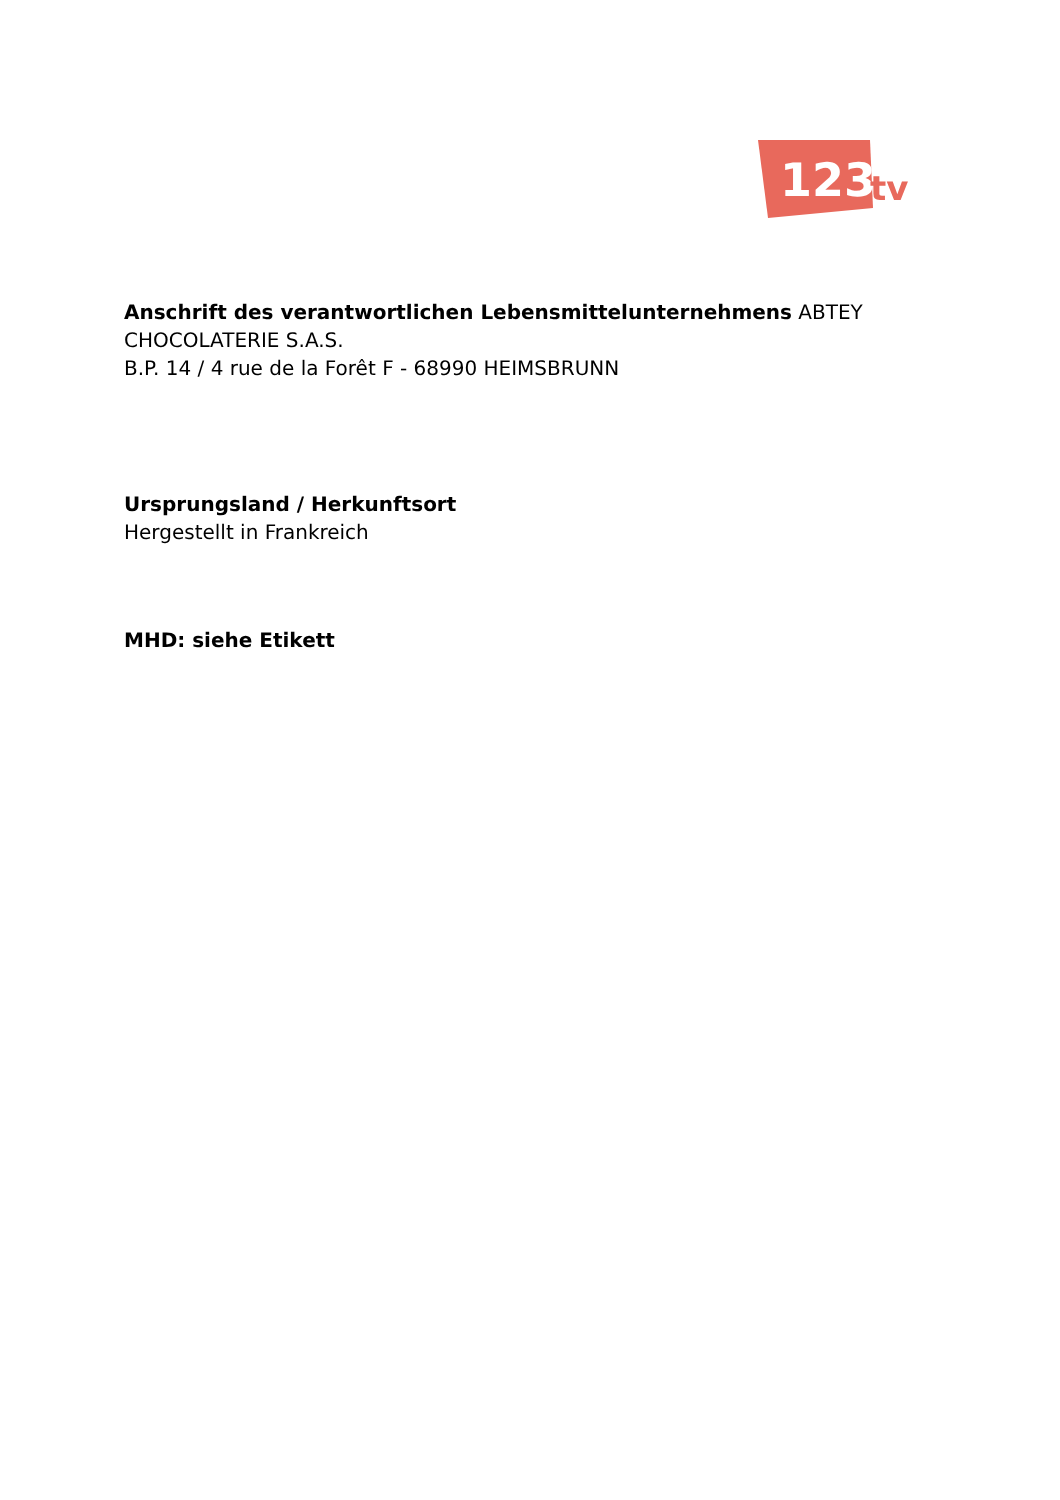123
tv
Anschrift des verantwortlichen Lebensmittelunternehmens ABTEY CHOCOLATERIE S.A.S.
B.P. 14 / 4 rue de la Forêt F - 68990 HEIMSBRUNN
Ursprungsland / Herkunftsort
Hergestellt in Frankreich
MHD: siehe Etikett